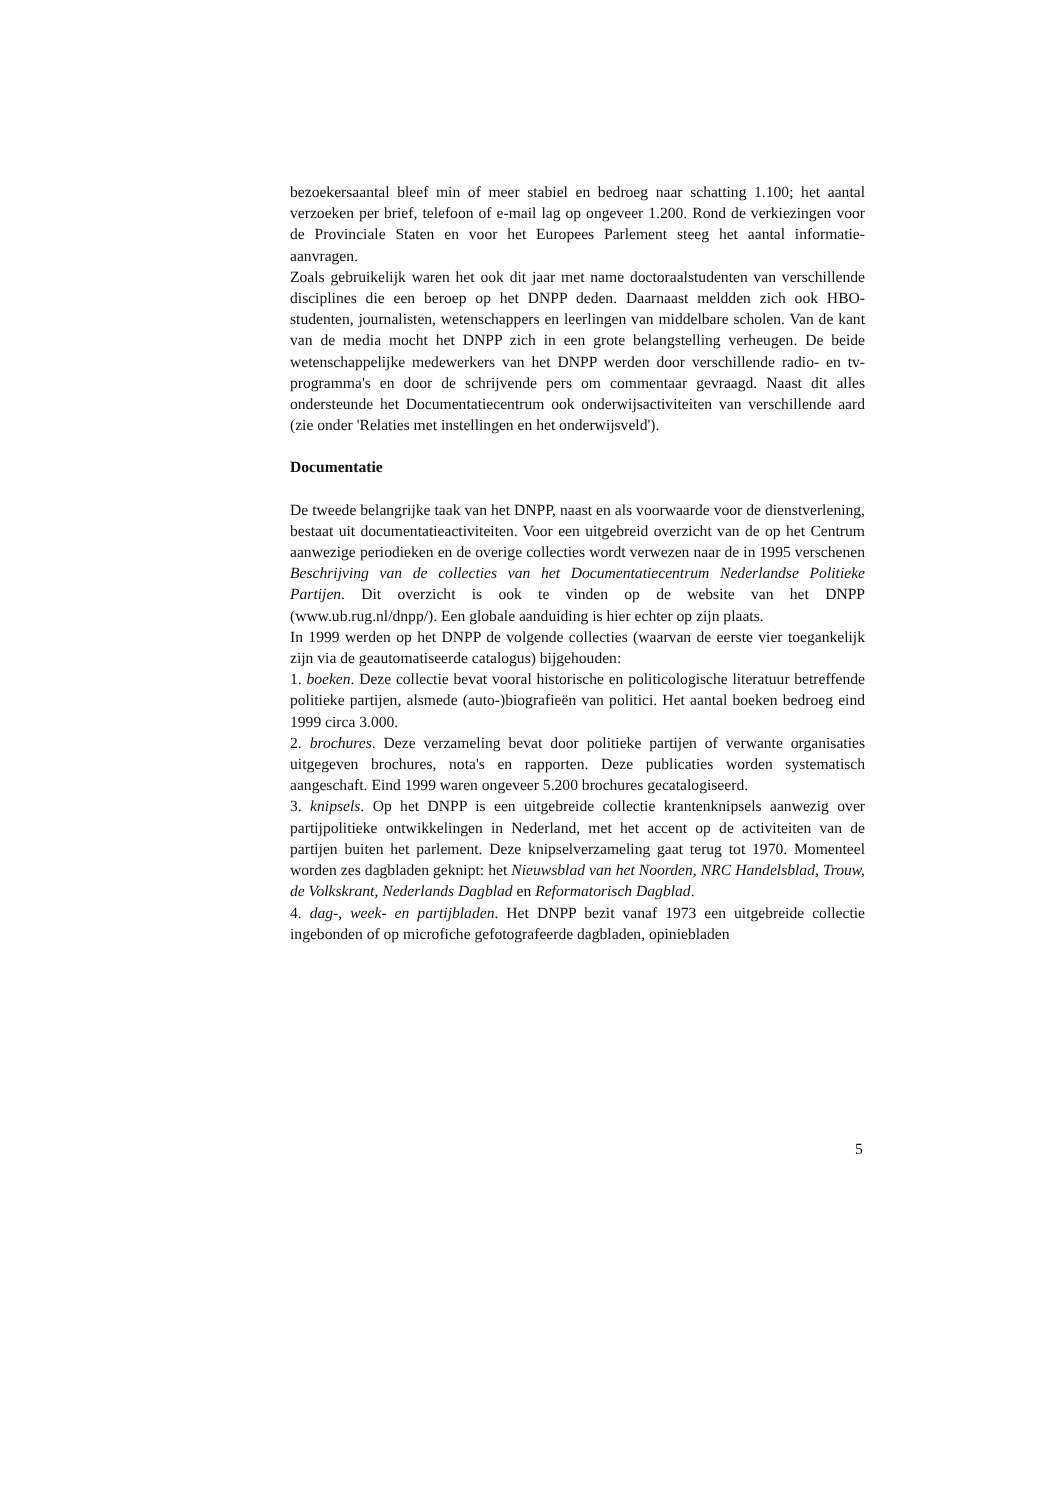bezoekersaantal bleef min of meer stabiel en bedroeg naar schatting 1.100; het aantal verzoeken per brief, telefoon of e-mail lag op ongeveer 1.200. Rond de verkiezingen voor de Provinciale Staten en voor het Europees Parlement steeg het aantal informatie-aanvragen.
Zoals gebruikelijk waren het ook dit jaar met name doctoraalstudenten van verschillende disciplines die een beroep op het DNPP deden. Daarnaast meldden zich ook HBO-studenten, journalisten, wetenschappers en leerlingen van middelbare scholen. Van de kant van de media mocht het DNPP zich in een grote belangstelling verheugen. De beide wetenschappelijke medewerkers van het DNPP werden door verschillende radio- en tv-programma's en door de schrijvende pers om commentaar gevraagd. Naast dit alles ondersteunde het Documentatiecentrum ook onderwijsactiviteiten van verschillende aard (zie onder 'Relaties met instellingen en het onderwijsveld').
Documentatie
De tweede belangrijke taak van het DNPP, naast en als voorwaarde voor de dienstverlening, bestaat uit documentatieactiviteiten. Voor een uitgebreid overzicht van de op het Centrum aanwezige periodieken en de overige collecties wordt verwezen naar de in 1995 verschenen Beschrijving van de collecties van het Documentatiecentrum Nederlandse Politieke Partijen. Dit overzicht is ook te vinden op de website van het DNPP (www.ub.rug.nl/dnpp/). Een globale aanduiding is hier echter op zijn plaats.
In 1999 werden op het DNPP de volgende collecties (waarvan de eerste vier toegankelijk zijn via de geautomatiseerde catalogus) bijgehouden:
1. boeken. Deze collectie bevat vooral historische en politicologische literatuur betreffende politieke partijen, alsmede (auto-)biografieën van politici. Het aantal boeken bedroeg eind 1999 circa 3.000.
2. brochures. Deze verzameling bevat door politieke partijen of verwante organisaties uitgegeven brochures, nota's en rapporten. Deze publicaties worden systematisch aangeschaft. Eind 1999 waren ongeveer 5.200 brochures gecatalogiseerd.
3. knipsels. Op het DNPP is een uitgebreide collectie krantenknipsels aanwezig over partijpolitieke ontwikkelingen in Nederland, met het accent op de activiteiten van de partijen buiten het parlement. Deze knipselverzameling gaat terug tot 1970. Momenteel worden zes dagbladen geknipt: het Nieuwsblad van het Noorden, NRC Handelsblad, Trouw, de Volkskrant, Nederlands Dagblad en Reformatorisch Dagblad.
4. dag-, week- en partijbladen. Het DNPP bezit vanaf 1973 een uitgebreide collectie ingebonden of op microfiche gefotografeerde dagbladen, opiniebladen
5